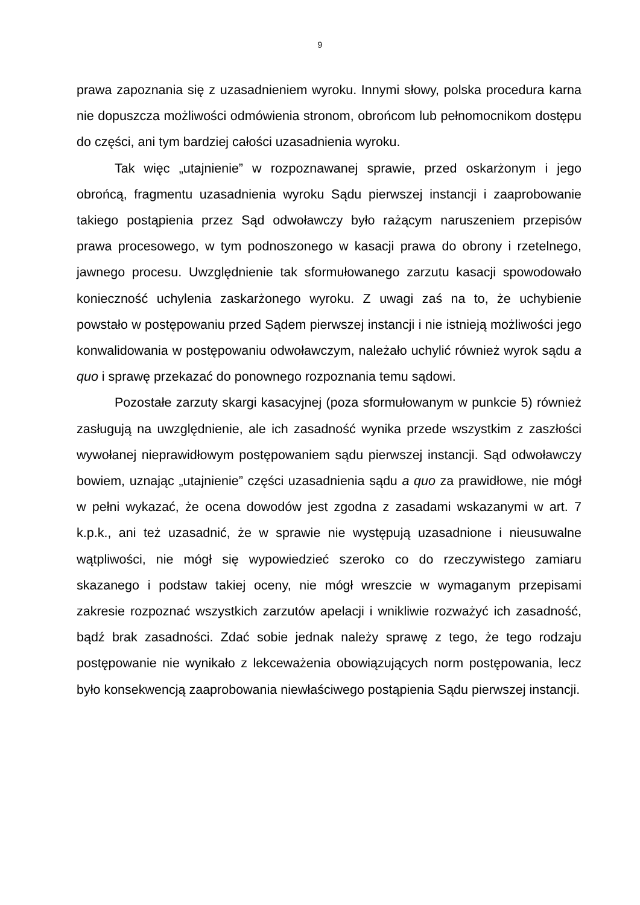9
prawa zapoznania się z uzasadnieniem wyroku. Innymi słowy, polska procedura karna nie dopuszcza możliwości odmówienia stronom, obrońcom lub pełnomocnikom dostępu do części, ani tym bardziej całości uzasadnienia wyroku.
Tak więc „utajnienie” w rozpoznawanej sprawie, przed oskarżonym i jego obrońcą, fragmentu uzasadnienia wyroku Sądu pierwszej instancji i zaaprobowanie takiego postąpienia przez Sąd odwoławczy było rażącym naruszeniem przepisów prawa procesowego, w tym podnoszonego w kasacji prawa do obrony i rzetelnego, jawnego procesu. Uwzględnienie tak sformułowanego zarzutu kasacji spowodowało konieczność uchylenia zaskarżonego wyroku. Z uwagi zaś na to, że uchybienie powstało w postępowaniu przed Sądem pierwszej instancji i nie istnieją możliwości jego konwalidowania w postępowaniu odwoławczym, należało uchylić również wyrok sądu a quo i sprawę przekazać do ponownego rozpoznania temu sądowi.
Pozostałe zarzuty skargi kasacyjnej (poza sformułowanym w punkcie 5) również zasługują na uwzględnienie, ale ich zasadność wynika przede wszystkim z zaszłości wywołanej nieprawidłowym postępowaniem sądu pierwszej instancji. Sąd odwoławczy bowiem, uznając „utajnienie” części uzasadnienia sądu a quo za prawidłowe, nie mógł w pełni wykazać, że ocena dowodów jest zgodna z zasadami wskazanymi w art. 7 k.p.k., ani też uzasadnić, że w sprawie nie występują uzasadnione i nieusuwalne wątpliwości, nie mógł się wypowiedzieć szeroko co do rzeczywistego zamiaru skazanego i podstaw takiej oceny, nie mógł wreszcie w wymaganym przepisami zakresie rozpoznać wszystkich zarzutów apelacji i wnikliwie rozważyć ich zasadność, bądź brak zasadności. Zdać sobie jednak należy sprawę z tego, że tego rodzaju postępowanie nie wynikało z lekceważenia obowiązujących norm postępowania, lecz było konsekwencją zaaprobowania niewłaściwego postąpienia Sądu pierwszej instancji.